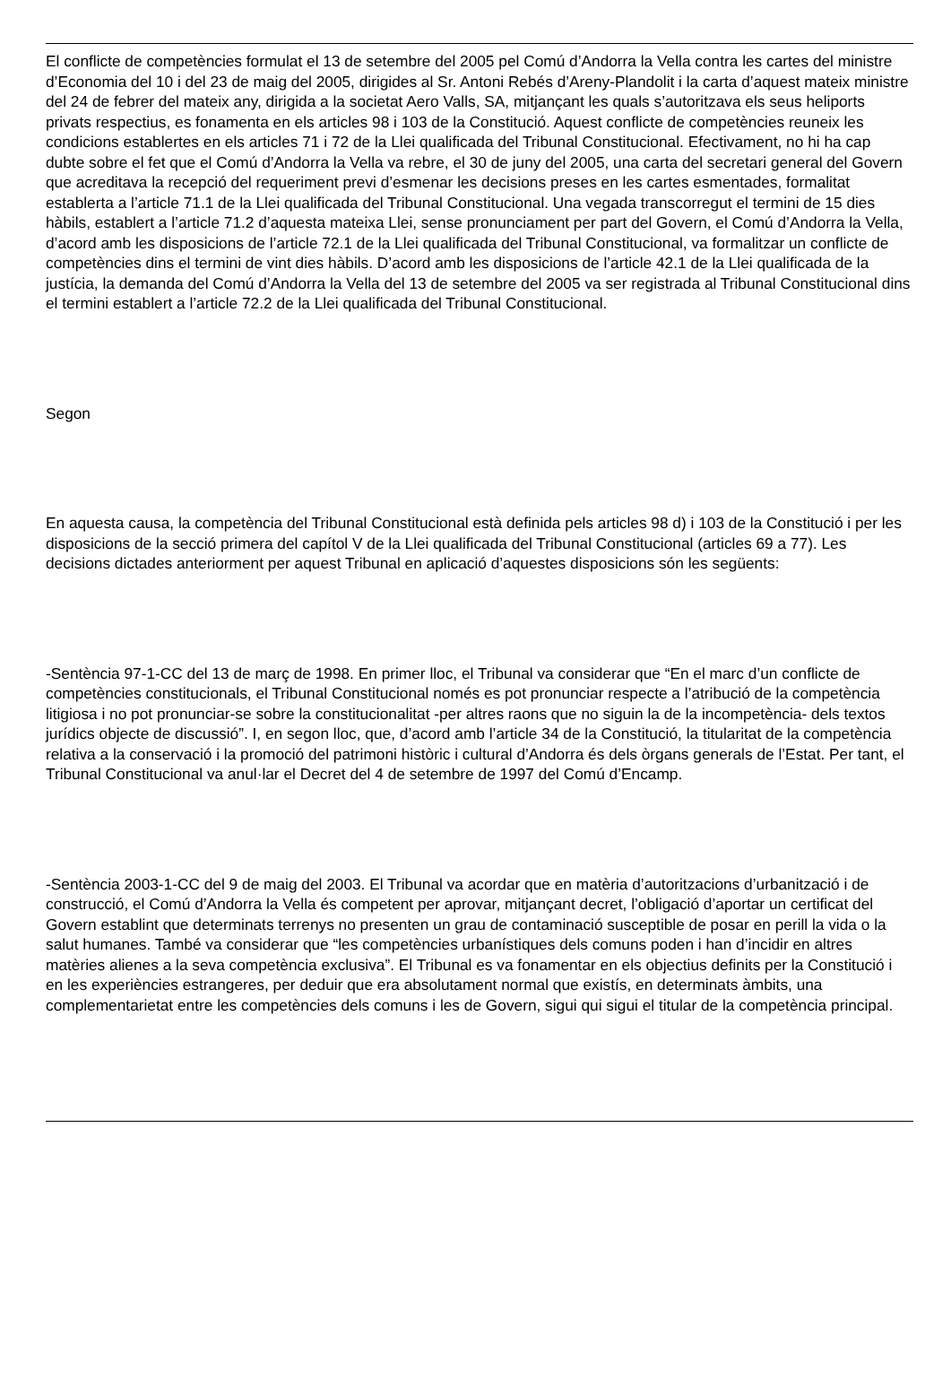El conflicte de competències formulat el 13 de setembre del 2005 pel Comú d’Andorra la Vella contra les cartes del ministre d’Economia del 10 i del 23 de maig del 2005, dirigides al Sr. Antoni Rebés d’Areny-Plandolit i la carta d’aquest mateix ministre del 24 de febrer del mateix any, dirigida a la societat Aero Valls, SA, mitjançant les quals s’autoritzava els seus heliports privats respectius, es fonamenta en els articles 98 i 103 de la Constitució. Aquest conflicte de competències reuneix les condicions establertes en els articles 71 i 72 de la Llei qualificada del Tribunal Constitucional. Efectivament, no hi ha cap dubte sobre el fet que el Comú d’Andorra la Vella va rebre, el 30 de juny del 2005, una carta del secretari general del Govern que acreditava la recepció del requeriment previ d’esmenar les decisions preses en les cartes esmentades, formalitat establerta a l’article 71.1 de la Llei qualificada del Tribunal Constitucional. Una vegada transcorregut el termini de 15 dies hàbils, establert a l’article 71.2 d’aquesta mateixa Llei, sense pronunciament per part del Govern, el Comú d’Andorra la Vella, d’acord amb les disposicions de l’article 72.1 de la Llei qualificada del Tribunal Constitucional, va formalitzar un conflicte de competències dins el termini de vint dies hàbils. D’acord amb les disposicions de l’article 42.1 de la Llei qualificada de la justícia, la demanda del Comú d’Andorra la Vella del 13 de setembre del 2005 va ser registrada al Tribunal Constitucional dins el termini establert a l’article 72.2 de la Llei qualificada del Tribunal Constitucional.
Segon
En aquesta causa, la competència del Tribunal Constitucional està definida pels articles 98 d) i 103 de la Constitució i per les disposicions de la secció primera del capítol V de la Llei qualificada del Tribunal Constitucional (articles 69 a 77). Les decisions dictades anteriorment per aquest Tribunal en aplicació d’aquestes disposicions són les següents:
-Sentència 97-1-CC del 13 de març de 1998. En primer lloc, el Tribunal va considerar que “En el marc d’un conflicte de competències constitucionals, el Tribunal Constitucional només es pot pronunciar respecte a l’atribució de la competència litigiosa i no pot pronunciar-se sobre la constitucionalitat -per altres raons que no siguin la de la incompetència- dels textos jurídics objecte de discussió”. I, en segon lloc, que, d’acord amb l’article 34 de la Constitució, la titularitat de la competència relativa a la conservació i la promoció del patrimoni històric i cultural d’Andorra és dels òrgans generals de l’Estat. Per tant, el Tribunal Constitucional va anul·lar el Decret del 4 de setembre de 1997 del Comú d’Encamp.
-Sentència 2003-1-CC del 9 de maig del 2003. El Tribunal va acordar que en matèria d’autoritzacions d’urbanització i de construcció, el Comú d’Andorra la Vella és competent per aprovar, mitjançant decret, l’obligació d’aportar un certificat del Govern establint que determinats terrenys no presenten un grau de contaminació susceptible de posar en perill la vida o la salut humanes. També va considerar que “les competències urbanístiques dels comuns poden i han d’incidir en altres matèries alienes a la seva competència exclusiva”. El Tribunal es va fonamentar en els objectius definits per la Constitució i en les experiències estrangeres, per deduir que era absolutament normal que existís, en determinats àmbits, una complementarietat entre les competències dels comuns i les de Govern, sigui qui sigui el titular de la competència principal.